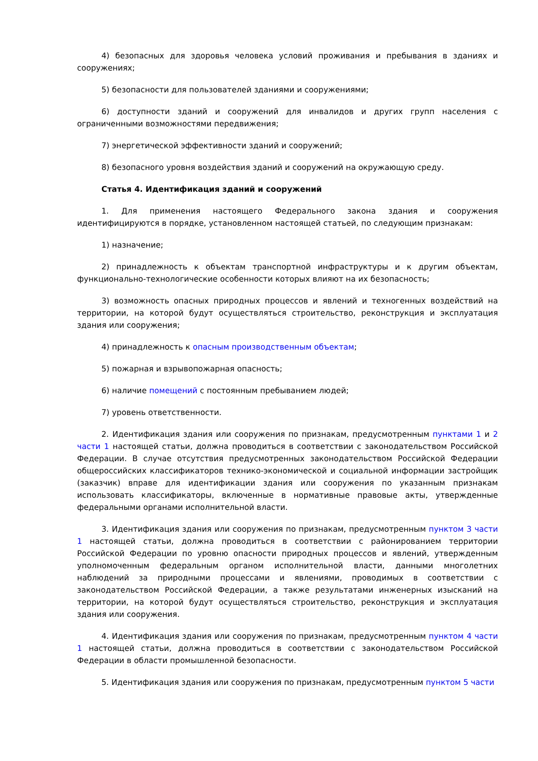4) безопасных для здоровья человека условий проживания и пребывания в зданиях и сооружениях;
5) безопасности для пользователей зданиями и сооружениями;
6) доступности зданий и сооружений для инвалидов и других групп населения с ограниченными возможностями передвижения;
7) энергетической эффективности зданий и сооружений;
8) безопасного уровня воздействия зданий и сооружений на окружающую среду.
Статья 4. Идентификация зданий и сооружений
1. Для применения настоящего Федерального закона здания и сооружения идентифицируются в порядке, установленном настоящей статьей, по следующим признакам:
1) назначение;
2) принадлежность к объектам транспортной инфраструктуры и к другим объектам, функционально-технологические особенности которых влияют на их безопасность;
3) возможность опасных природных процессов и явлений и техногенных воздействий на территории, на которой будут осуществляться строительство, реконструкция и эксплуатация здания или сооружения;
4) принадлежность к опасным производственным объектам;
5) пожарная и взрывопожарная опасность;
6) наличие помещений с постоянным пребыванием людей;
7) уровень ответственности.
2. Идентификация здания или сооружения по признакам, предусмотренным пунктами 1 и 2 части 1 настоящей статьи, должна проводиться в соответствии с законодательством Российской Федерации. В случае отсутствия предусмотренных законодательством Российской Федерации общероссийских классификаторов технико-экономической и социальной информации застройщик (заказчик) вправе для идентификации здания или сооружения по указанным признакам использовать классификаторы, включенные в нормативные правовые акты, утвержденные федеральными органами исполнительной власти.
3. Идентификация здания или сооружения по признакам, предусмотренным пунктом 3 части 1 настоящей статьи, должна проводиться в соответствии с районированием территории Российской Федерации по уровню опасности природных процессов и явлений, утвержденным уполномоченным федеральным органом исполнительной власти, данными многолетних наблюдений за природными процессами и явлениями, проводимых в соответствии с законодательством Российской Федерации, а также результатами инженерных изысканий на территории, на которой будут осуществляться строительство, реконструкция и эксплуатация здания или сооружения.
4. Идентификация здания или сооружения по признакам, предусмотренным пунктом 4 части 1 настоящей статьи, должна проводиться в соответствии с законодательством Российской Федерации в области промышленной безопасности.
5. Идентификация здания или сооружения по признакам, предусмотренным пунктом 5 части